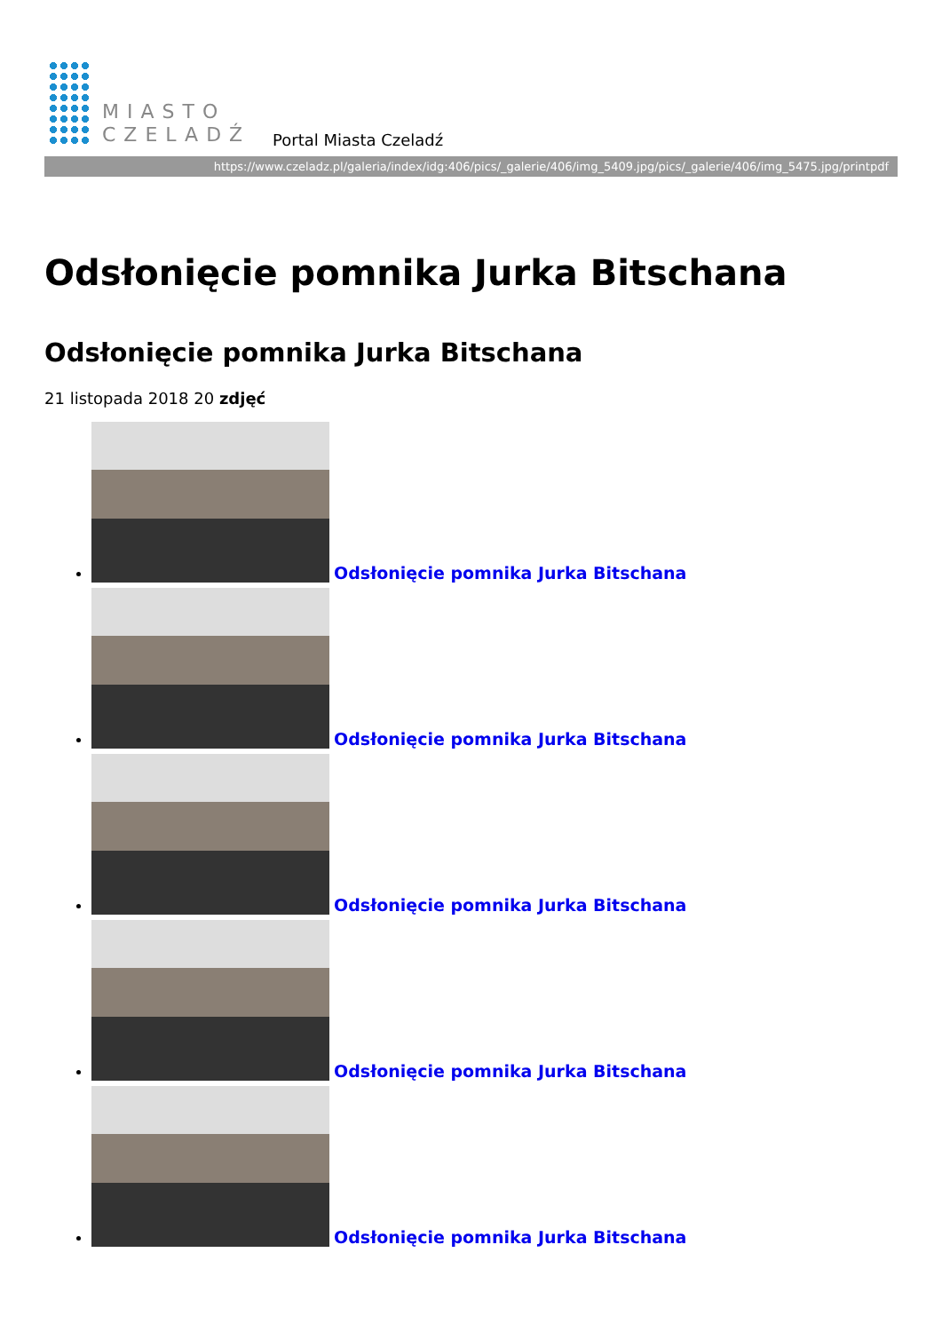MIASTO
CZELADŹ
Portal Miasta Czeladź
https://www.czeladz.pl/galeria/index/idg:406/pics/_galerie/406/img_5409.jpg/pics/_galerie/406/img_5475.jpg/printpdf
Odsłonięcie pomnika Jurka Bitschana
Odsłonięcie pomnika Jurka Bitschana
21 listopada 2018 20 zdjęć
Odsłonięcie pomnika Jurka Bitschana
Odsłonięcie pomnika Jurka Bitschana
Odsłonięcie pomnika Jurka Bitschana
Odsłonięcie pomnika Jurka Bitschana
Odsłonięcie pomnika Jurka Bitschana